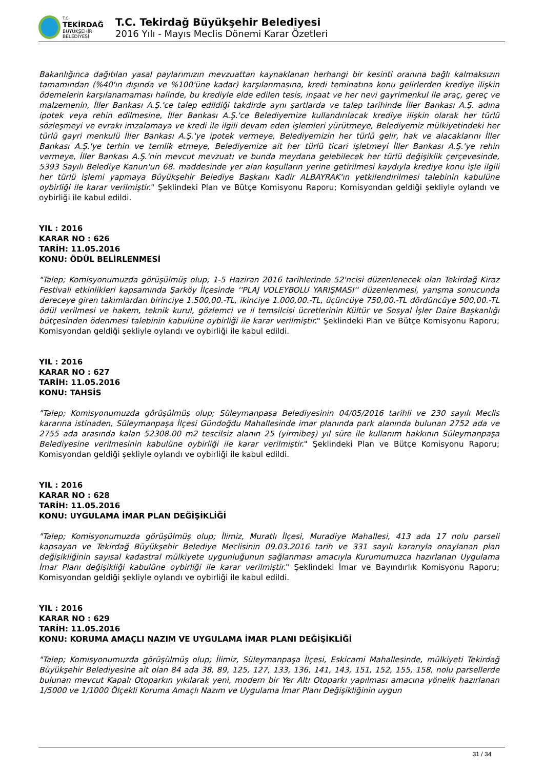T.C.
TEKİRDAĞ
BÜYÜKŞEHİR BELEDİYESİ
T.C. Tekirdağ Büyükşehir Belediyesi
2016 Yılı - Mayıs Meclis Dönemi Karar Özetleri
Bakanlığınca dağıtılan yasal paylarımızın mevzuattan kaynaklanan herhangi bir kesinti oranına bağlı kalmaksızın tamamından (%40'ın dışında ve %100'üne kadar) karşılanmasına, kredi teminatına konu gelirlerden krediye ilişkin ödemelerin karşılanamaması halinde, bu krediyle elde edilen tesis, inşaat ve her nevi gayrimenkul ile araç, gereç ve malzemenin, İller Bankası A.Ş.'ce talep edildiği takdirde aynı şartlarda ve talep tarihinde İller Bankası A.Ş. adına ipotek veya rehin edilmesine, İller Bankası A.Ş.'ce Belediyemize kullandırılacak krediye ilişkin olarak her türlü sözleşmeyi ve evrakı imzalamaya ve kredi ile ilgili devam eden işlemleri yürütmeye, Belediyemiz mülkiyetindeki her türlü gayri menkulü İller Bankası A.Ş.'ye ipotek vermeye, Belediyemizin her türlü gelir, hak ve alacaklarını İller Bankası A.Ş.'ye terhin ve temlik etmeye, Belediyemize ait her türlü ticari işletmeyi İller Bankası A.Ş.'ye rehin vermeye, İller Bankası A.Ş.'nin mevcut mevzuatı ve bunda meydana gelebilecek her türlü değişiklik çerçevesinde, 5393 Sayılı Belediye Kanun'un 68. maddesinde yer alan koşulların yerine getirilmesi kaydıyla krediye konu işle ilgili her türlü işlemi yapmaya Büyükşehir Belediye Başkanı Kadir ALBAYRAK'ın yetkilendirilmesi talebinin kabulüne oybirliği ile karar verilmiştir." Şeklindeki Plan ve Bütçe Komisyonu Raporu; Komisyondan geldiği şekliyle oylandı ve oybirliği ile kabul edildi.
YIL : 2016
KARAR NO : 626
TARİH: 11.05.2016
KONU: ÖDÜL BELİRLENMESİ
"Talep; Komisyonumuzda görüşülmüş olup; 1-5 Haziran 2016 tarihlerinde 52'ncisi düzenlenecek olan Tekirdağ Kiraz Festivali etkinlikleri kapsamında Şarköy İlçesinde ''PLAJ VOLEYBOLU YARIŞMASI'' düzenlenmesi, yarışma sonucunda dereceye giren takımlardan birinciye 1.500,00.-TL, ikinciye 1.000,00.-TL, üçüncüye 750,00.-TL dördüncüye 500,00.-TL ödül verilmesi ve hakem, teknik kurul, gözlemci ve il temsilcisi ücretlerinin Kültür ve Sosyal İşler Daire Başkanlığı bütçesinden ödenmesi talebinin kabulüne oybirliği ile karar verilmiştir." Şeklindeki Plan ve Bütçe Komisyonu Raporu; Komisyondan geldiği şekliyle oylandı ve oybirliği ile kabul edildi.
YIL : 2016
KARAR NO : 627
TARİH: 11.05.2016
KONU: TAHSİS
"Talep; Komisyonumuzda görüşülmüş olup; Süleymanpaşa Belediyesinin 04/05/2016 tarihli ve 230 sayılı Meclis kararına istinaden, Süleymanpaşa İlçesi Gündoğdu Mahallesinde imar planında park alanında bulunan 2752 ada ve 2755 ada arasında kalan 52308.00 m2 tescilsiz alanın 25 (yirmibeş) yıl süre ile kullanım hakkının Süleymanpaşa Belediyesine verilmesinin kabulüne oybirliği ile karar verilmiştir." Şeklindeki Plan ve Bütçe Komisyonu Raporu; Komisyondan geldiği şekliyle oylandı ve oybirliği ile kabul edildi.
YIL : 2016
KARAR NO : 628
TARİH: 11.05.2016
KONU: UYGULAMA İMAR PLAN DEĞİŞİKLİĞİ
"Talep; Komisyonumuzda görüşülmüş olup; İlimiz, Muratlı İlçesi, Muradiye Mahallesi, 413 ada 17 nolu parseli kapsayan ve Tekirdağ Büyükşehir Belediye Meclisinin 09.03.2016 tarih ve 331 sayılı kararıyla onaylanan plan değişikliğinin sayısal kadastral mülkiyete uygunluğunun sağlanması amacıyla Kurumumuzca hazırlanan Uygulama İmar Planı değişikliği kabulüne oybirliği ile karar verilmiştir." Şeklindeki İmar ve Bayındırlık Komisyonu Raporu; Komisyondan geldiği şekliyle oylandı ve oybirliği ile kabul edildi.
YIL : 2016
KARAR NO : 629
TARİH: 11.05.2016
KONU: KORUMA AMAÇLI NAZIM VE UYGULAMA İMAR PLANI DEĞİŞİKLİĞİ
"Talep; Komisyonumuzda görüşülmüş olup; İlimiz, Süleymanpaşa İlçesi, Eskicami Mahallesinde, mülkiyeti Tekirdağ Büyükşehir Belediyesine ait olan 84 ada 38, 89, 125, 127, 133, 136, 141, 143, 151, 152, 155, 158, nolu parsellerde bulunan mevcut Kapalı Otoparkın yıkılarak yeni, modern bir Yer Altı Otoparkı yapılması amacına yönelik hazırlanan 1/5000 ve 1/1000 Ölçekli Koruma Amaçlı Nazım ve Uygulama İmar Planı Değişikliğinin uygun
31 / 34